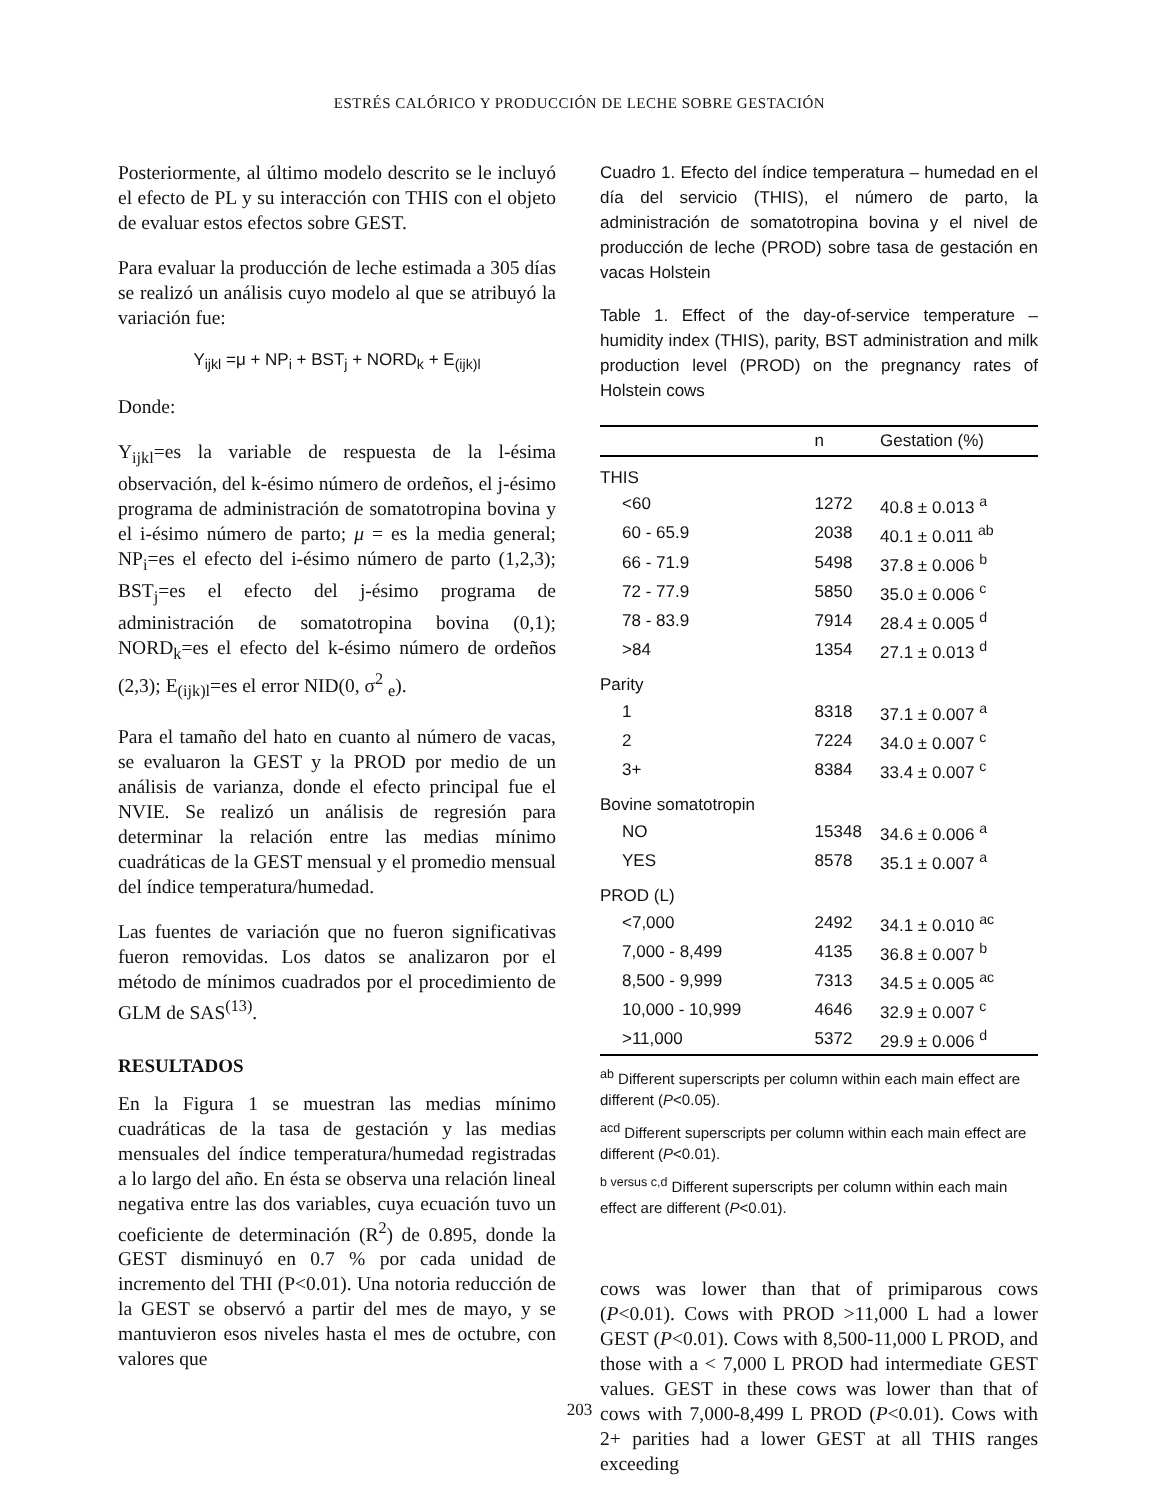ESTRÉS CALÓRICO Y PRODUCCIÓN DE LECHE SOBRE GESTACIÓN
Posteriormente, al último modelo descrito se le incluyó el efecto de PL y su interacción con THIS con el objeto de evaluar estos efectos sobre GEST.
Para evaluar la producción de leche estimada a 305 días se realizó un análisis cuyo modelo al que se atribuyó la variación fue:
Y<sub>ijkl</sub> =μ + NP<sub>i</sub> + BST<sub>j</sub> + NORD<sub>k</sub> + E<sub>(ijk)l</sub>
Donde:
Y<sub>ijkl</sub>=es la variable de respuesta de la l-ésima observación, del k-ésimo número de ordeños, el j-ésimo programa de administración de somatotropina bovina y el i-ésimo número de parto; μ = es la media general; NP<sub>i</sub>=es el efecto del i-ésimo número de parto (1,2,3); BST<sub>j</sub>=es el efecto del j-ésimo programa de administración de somatotropina bovina (0,1); NORD<sub>k</sub>=es el efecto del k-ésimo número de ordeños (2,3); E<sub>(ijk)l</sub>=es el error NID(0, σ<sup>2</sup> <sub>e</sub>).
Para el tamaño del hato en cuanto al número de vacas, se evaluaron la GEST y la PROD por medio de un análisis de varianza, donde el efecto principal fue el NVIE. Se realizó un análisis de regresión para determinar la relación entre las medias mínimo cuadráticas de la GEST mensual y el promedio mensual del índice temperatura/humedad.
Las fuentes de variación que no fueron significativas fueron removidas. Los datos se analizaron por el método de mínimos cuadrados por el procedimiento de GLM de SAS<sup>(13)</sup>.
RESULTADOS
En la Figura 1 se muestran las medias mínimo cuadráticas de la tasa de gestación y las medias mensuales del índice temperatura/humedad registradas a lo largo del año. En ésta se observa una relación lineal negativa entre las dos variables, cuya ecuación tuvo un coeficiente de determinación (R<sup>2</sup>) de 0.895, donde la GEST disminuyó en 0.7 % por cada unidad de incremento del THI (P<0.01). Una notoria reducción de la GEST se observó a partir del mes de mayo, y se mantuvieron esos niveles hasta el mes de octubre, con valores que
Cuadro 1. Efecto del índice temperatura – humedad en el día del servicio (THIS), el número de parto, la administración de somatotropina bovina y el nivel de producción de leche (PROD) sobre tasa de gestación en vacas Holstein
Table 1. Effect of the day-of-service temperature – humidity index (THIS), parity, BST administration and milk production level (PROD) on the pregnancy rates of Holstein cows
| | n | Gestation (%) |
| --- | --- | --- |
| THIS | | |
| <60 | 1272 | 40.8 ± 0.013 <sup>a</sup> |
| 60 - 65.9 | 2038 | 40.1 ± 0.011 <sup>ab</sup> |
| 66 - 71.9 | 5498 | 37.8 ± 0.006 <sup>b</sup> |
| 72 - 77.9 | 5850 | 35.0 ± 0.006 <sup>c</sup> |
| 78 - 83.9 | 7914 | 28.4 ± 0.005 <sup>d</sup> |
| >84 | 1354 | 27.1 ± 0.013 <sup>d</sup> |
| Parity | | |
| 1 | 8318 | 37.1 ± 0.007 <sup>a</sup> |
| 2 | 7224 | 34.0 ± 0.007 <sup>c</sup> |
| 3+ | 8384 | 33.4 ± 0.007 <sup>c</sup> |
| Bovine somatotropin | | |
| NO | 15348 | 34.6 ± 0.006 <sup>a</sup> |
| YES | 8578 | 35.1 ± 0.007 <sup>a</sup> |
| PROD (L) | | |
| <7,000 | 2492 | 34.1 ± 0.010 <sup>ac</sup> |
| 7,000 - 8,499 | 4135 | 36.8 ± 0.007 <sup>b</sup> |
| 8,500 - 9,999 | 7313 | 34.5 ± 0.005 <sup>ac</sup> |
| 10,000 - 10,999 | 4646 | 32.9 ± 0.007 <sup>c</sup> |
| >11,000 | 5372 | 29.9 ± 0.006 <sup>d</sup> |
<sup>ab</sup> Different superscripts per column within each main effect are different (P<0.05).
<sup>acd</sup> Different superscripts per column within each main effect are different (P<0.01).
<sup>b versus c,d</sup> Different superscripts per column within each main effect are different (P<0.01).
cows was lower than that of primiparous cows (P<0.01). Cows with PROD >11,000 L had a lower GEST (P<0.01). Cows with 8,500-11,000 L PROD, and those with a < 7,000 L PROD had intermediate GEST values. GEST in these cows was lower than that of cows with 7,000-8,499 L PROD (P<0.01). Cows with 2+ parities had a lower GEST at all THIS ranges exceeding
203